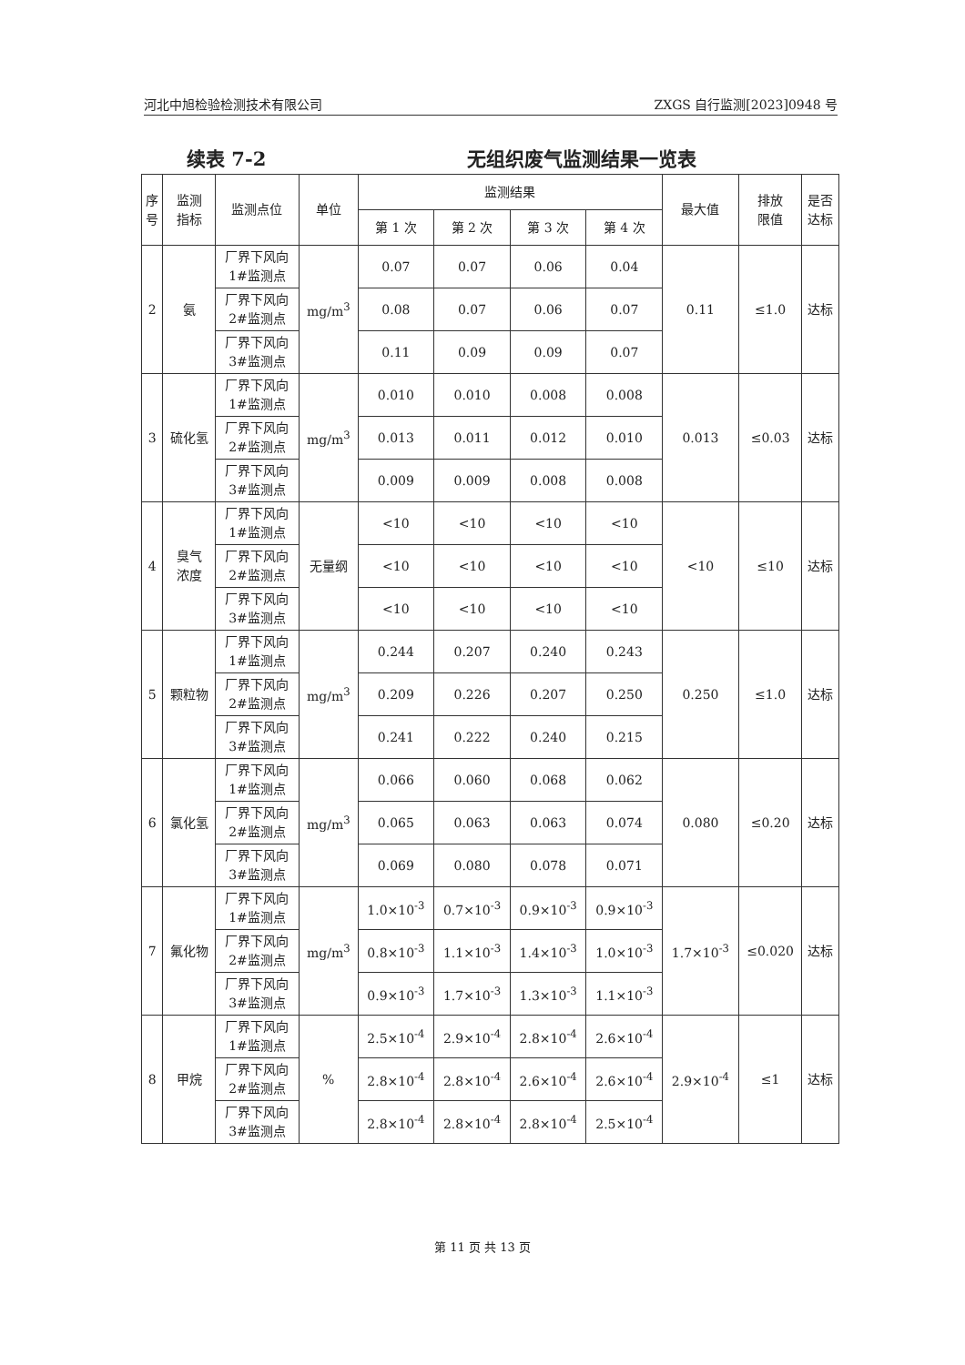河北中旭检验检测技术有限公司 ZXGS 自行监测[2023]0948 号
续表 7-2 无组织废气监测结果一览表
| 序 号 | 监测 指标 | 监测点位 | 单位 | 监测结果 | | | | 最大值 | 排放 限值 | 是否 达标 |
| --- | --- | --- | --- | --- | --- | --- | --- | --- | --- | --- |
| | | | | 第 1 次 | 第 2 次 | 第 3 次 | 第 4 次 | | | |
| 2 | 氨 | 厂界下风向 1#监测点 | mg/m<sup>3</sup> | 0.07 | 0.07 | 0.06 | 0.04 | 0.11 | ≤1.0 | 达标 |
| | | 厂界下风向 2#监测点 | | 0.08 | 0.07 | 0.06 | 0.07 | | | |
| | | 厂界下风向 3#监测点 | | 0.11 | 0.09 | 0.09 | 0.07 | | | |
| 3 | 硫化氢 | 厂界下风向 1#监测点 | mg/m<sup>3</sup> | 0.010 | 0.010 | 0.008 | 0.008 | 0.013 | ≤0.03 | 达标 |
| | | 厂界下风向 2#监测点 | | 0.013 | 0.011 | 0.012 | 0.010 | | | |
| | | 厂界下风向 3#监测点 | | 0.009 | 0.009 | 0.008 | 0.008 | | | |
| 4 | 臭气 浓度 | 厂界下风向 1#监测点 | 无量纲 | <10 | <10 | <10 | <10 | <10 | ≤10 | 达标 |
| | | 厂界下风向 2#监测点 | | <10 | <10 | <10 | <10 | | | |
| | | 厂界下风向 3#监测点 | | <10 | <10 | <10 | <10 | | | |
| 5 | 颗粒物 | 厂界下风向 1#监测点 | mg/m<sup>3</sup> | 0.244 | 0.207 | 0.240 | 0.243 | 0.250 | ≤1.0 | 达标 |
| | | 厂界下风向 2#监测点 | | 0.209 | 0.226 | 0.207 | 0.250 | | | |
| | | 厂界下风向 3#监测点 | | 0.241 | 0.222 | 0.240 | 0.215 | | | |
| 6 | 氯化氢 | 厂界下风向 1#监测点 | mg/m<sup>3</sup> | 0.066 | 0.060 | 0.068 | 0.062 | 0.080 | ≤0.20 | 达标 |
| | | 厂界下风向 2#监测点 | | 0.065 | 0.063 | 0.063 | 0.074 | | | |
| | | 厂界下风向 3#监测点 | | 0.069 | 0.080 | 0.078 | 0.071 | | | |
| 7 | 氟化物 | 厂界下风向 1#监测点 | mg/m<sup>3</sup> | 1.0×10<sup>-3</sup> | 0.7×10<sup>-3</sup> | 0.9×10<sup>-3</sup> | 0.9×10<sup>-3</sup> | 1.7×10<sup>-3</sup> | ≤0.020 | 达标 |
| | | 厂界下风向 2#监测点 | | 0.8×10<sup>-3</sup> | 1.1×10<sup>-3</sup> | 1.4×10<sup>-3</sup> | 1.0×10<sup>-3</sup> | | | |
| | | 厂界下风向 3#监测点 | | 0.9×10<sup>-3</sup> | 1.7×10<sup>-3</sup> | 1.3×10<sup>-3</sup> | 1.1×10<sup>-3</sup> | | | |
| 8 | 甲烷 | 厂界下风向 1#监测点 | % | 2.5×10<sup>-4</sup> | 2.9×10<sup>-4</sup> | 2.8×10<sup>-4</sup> | 2.6×10<sup>-4</sup> | 2.9×10<sup>-4</sup> | ≤1 | 达标 |
| | | 厂界下风向 2#监测点 | | 2.8×10<sup>-4</sup> | 2.8×10<sup>-4</sup> | 2.6×10<sup>-4</sup> | 2.6×10<sup>-4</sup> | | | |
| | | 厂界下风向 3#监测点 | | 2.8×10<sup>-4</sup> | 2.8×10<sup>-4</sup> | 2.8×10<sup>-4</sup> | 2.5×10<sup>-4</sup> | | | |
第 11 页 共 13 页